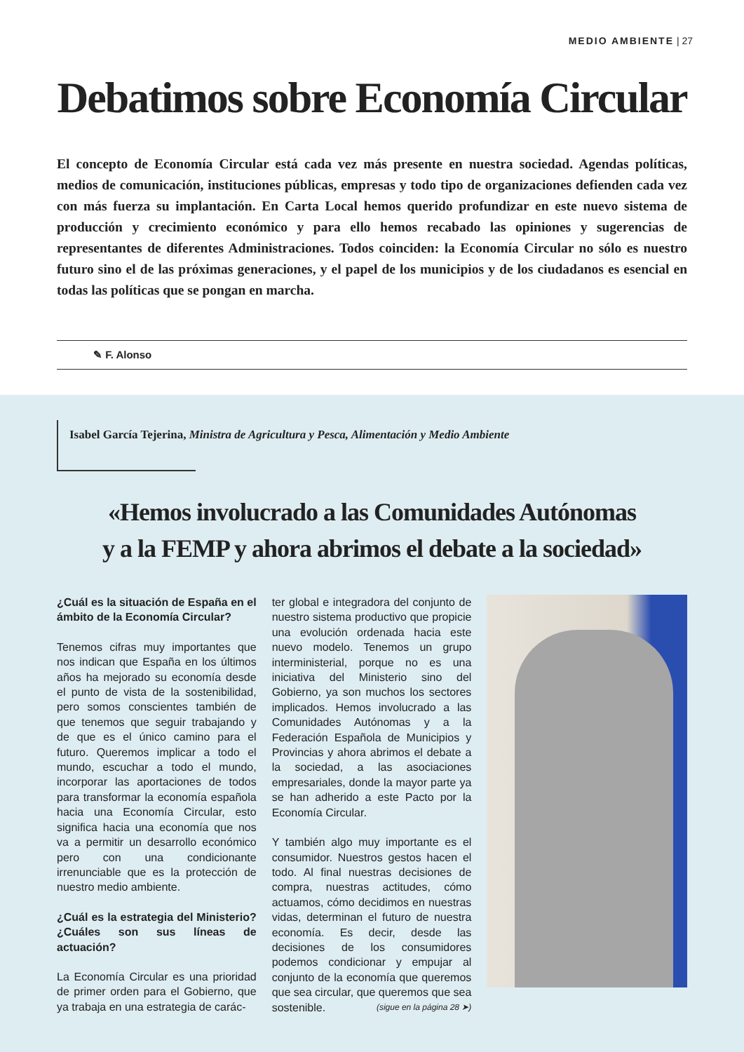MEDIO AMBIENTE | 27
Debatimos sobre Economía Circular
El concepto de Economía Circular está cada vez más presente en nuestra sociedad. Agendas políticas, medios de comunicación, instituciones públicas, empresas y todo tipo de organizaciones defienden cada vez con más fuerza su implantación. En Carta Local hemos querido profundizar en este nuevo sistema de producción y crecimiento económico y para ello hemos recabado las opiniones y sugerencias de representantes de diferentes Administraciones. Todos coinciden: la Economía Circular no sólo es nuestro futuro sino el de las próximas generaciones, y el papel de los municipios y de los ciudadanos es esencial en todas las políticas que se pongan en marcha.
✎ F. Alonso
Isabel García Tejerina, Ministra de Agricultura y Pesca, Alimentación y Medio Ambiente
«Hemos involucrado a las Comunidades Autónomas
y a la FEMP y ahora abrimos el debate a la sociedad»
¿Cuál es la situación de España en el ámbito de la Economía Circular?
Tenemos cifras muy importantes que nos indican que España en los últimos años ha mejorado su economía desde el punto de vista de la sostenibilidad, pero somos conscientes también de que tenemos que seguir trabajando y de que es el único camino para el futuro. Queremos implicar a todo el mundo, escuchar a todo el mundo, incorporar las aportaciones de todos para transformar la economía española hacia una Economía Circular, esto significa hacia una economía que nos va a permitir un desarrollo económico pero con una condicionante irrenunciable que es la protección de nuestro medio ambiente.
¿Cuál es la estrategia del Ministerio? ¿Cuáles son sus líneas de actuación?
La Economía Circular es una prioridad de primer orden para el Gobierno, que ya trabaja en una estrategia de carác-
ter global e integradora del conjunto de nuestro sistema productivo que propicie una evolución ordenada hacia este nuevo modelo. Tenemos un grupo interministerial, porque no es una iniciativa del Ministerio sino del Gobierno, ya son muchos los sectores implicados. Hemos involucrado a las Comunidades Autónomas y a la Federación Española de Municipios y Provincias y ahora abrimos el debate a la sociedad, a las asociaciones empresariales, donde la mayor parte ya se han adherido a este Pacto por la Economía Circular.
Y también algo muy importante es el consumidor. Nuestros gestos hacen el todo. Al final nuestras decisiones de compra, nuestras actitudes, cómo actuamos, cómo decidimos en nuestras vidas, determinan el futuro de nuestra economía. Es decir, desde las decisiones de los consumidores podemos condicionar y empujar al conjunto de la economía que queremos que sea circular, que queremos que sea sostenible. (sigue en la página 28 ➤)